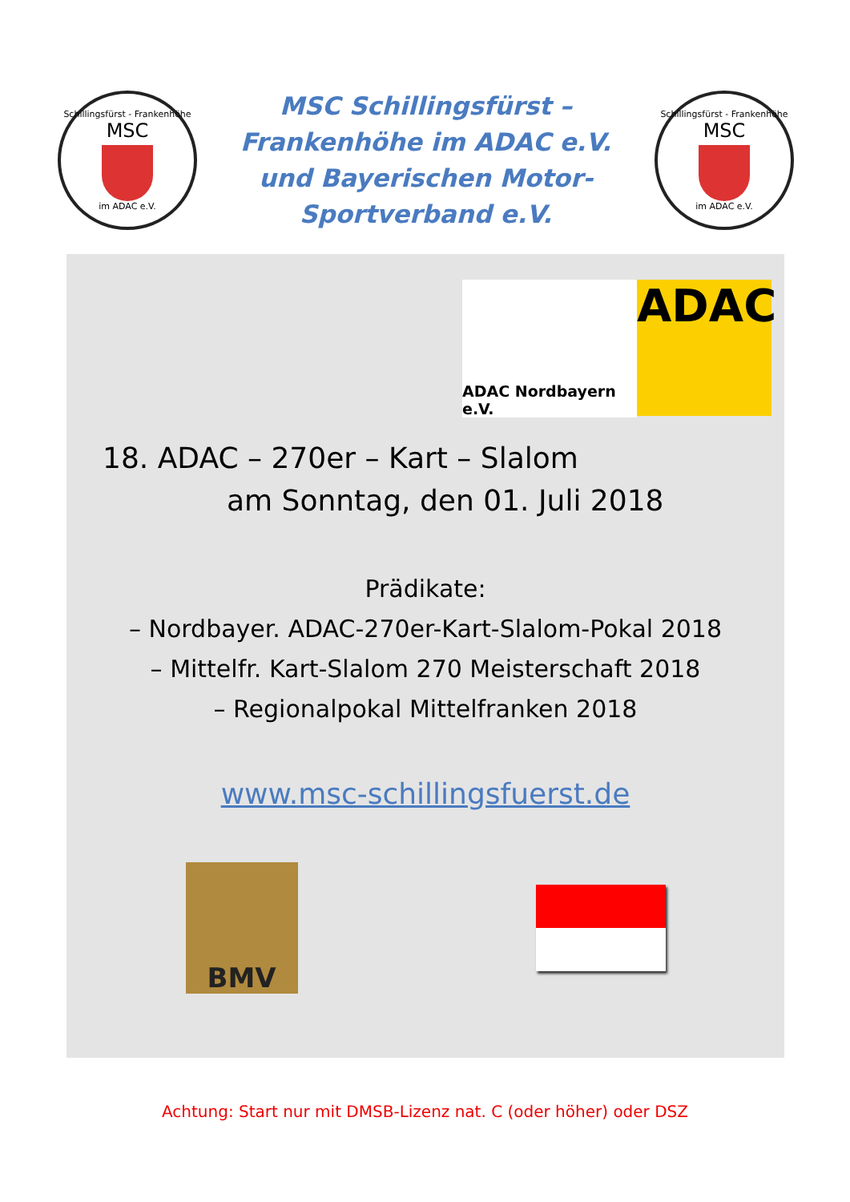Schillingsfürst - Frankenhöhe
MSC
im ADAC e.V.
MSC Schillingsfürst –
Frankenhöhe im ADAC e.V.
und Bayerischen Motor-
Sportverband e.V.
Schillingsfürst - Frankenhöhe
MSC
im ADAC e.V.
ADAC Nordbayern e.V.
ADAC
18. ADAC – 270er – Kart – Slalom
am Sonntag, den 01. Juli 2018
Prädikate:
– Nordbayer. ADAC-270er-Kart-Slalom-Pokal 2018
– Mittelfr. Kart-Slalom 270 Meisterschaft 2018
– Regionalpokal Mittelfranken 2018
www.msc-schillingsfuerst.de
BMV
Achtung: Start nur mit DMSB-Lizenz nat. C (oder höher) oder DSZ